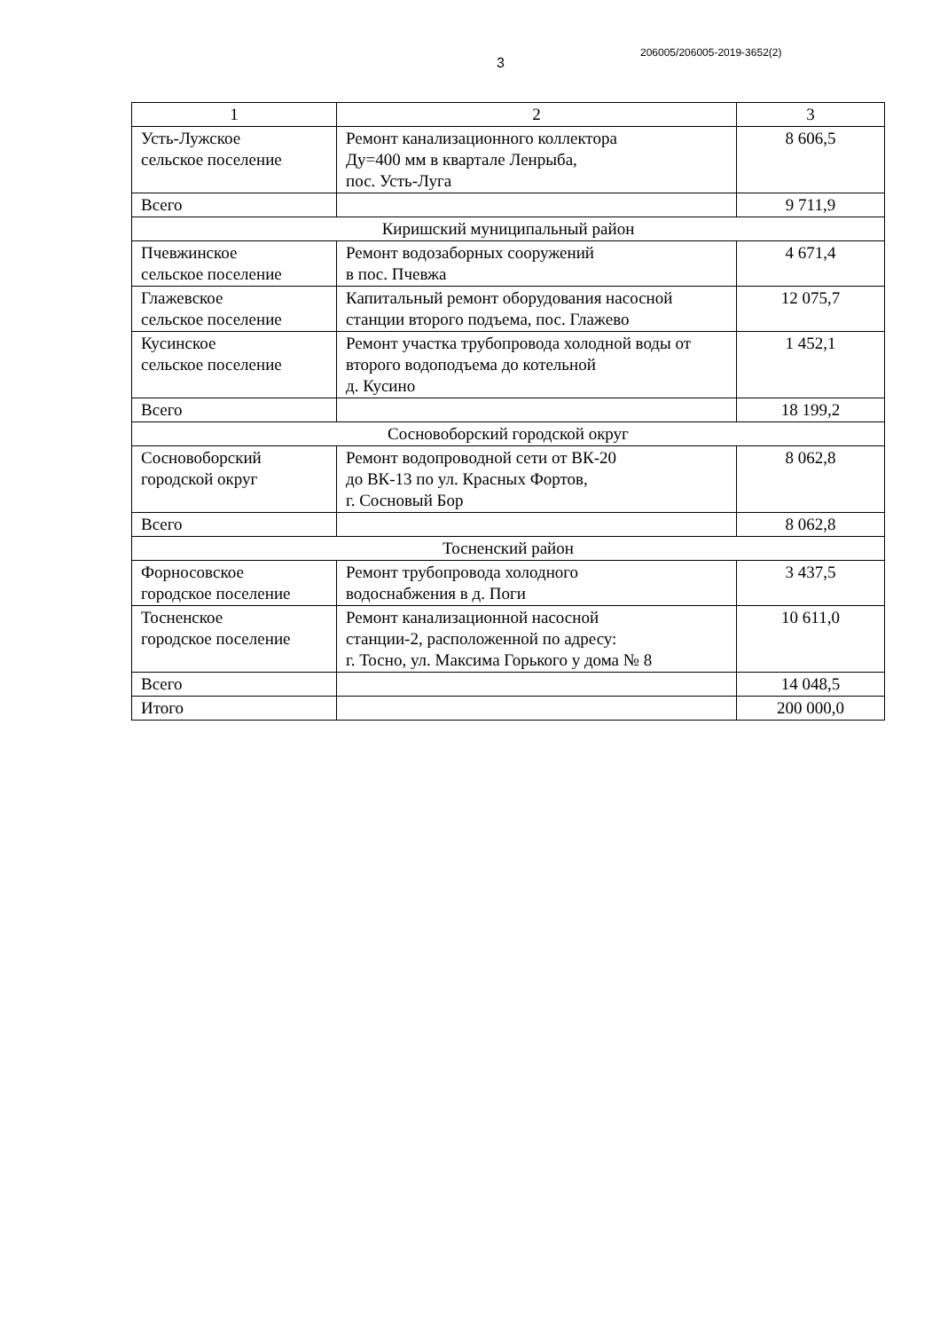3
206005/206005-2019-3652(2)
| 1 | 2 | 3 |
| --- | --- | --- |
| Усть-Лужское сельское поселение | Ремонт канализационного коллектора Ду=400 мм в квартале Ленрыба, пос. Усть-Луга | 8 606,5 |
| Всего | | 9 711,9 |
| Киришский муниципальный район | | |
| Пчевжинское сельское поселение | Ремонт водозаборных сооружений в пос. Пчевжа | 4 671,4 |
| Глажевское сельское поселение | Капитальный ремонт оборудования насосной станции второго подъема, пос. Глажево | 12 075,7 |
| Кусинское сельское поселение | Ремонт участка трубопровода холодной воды от второго водоподъема до котельной д. Кусино | 1 452,1 |
| Всего | | 18 199,2 |
| Сосновоборский городской округ | | |
| Сосновоборский городской округ | Ремонт водопроводной сети от ВК-20 до ВК-13 по ул. Красных Фортов, г. Сосновый Бор | 8 062,8 |
| Всего | | 8 062,8 |
| Тосненский район | | |
| Форносовское городское поселение | Ремонт трубопровода холодного водоснабжения в д. Поги | 3 437,5 |
| Тосненское городское поселение | Ремонт канализационной насосной станции-2, расположенной по адресу: г. Тосно, ул. Максима Горького у дома № 8 | 10 611,0 |
| Всего | | 14 048,5 |
| Итого | | 200 000,0 |